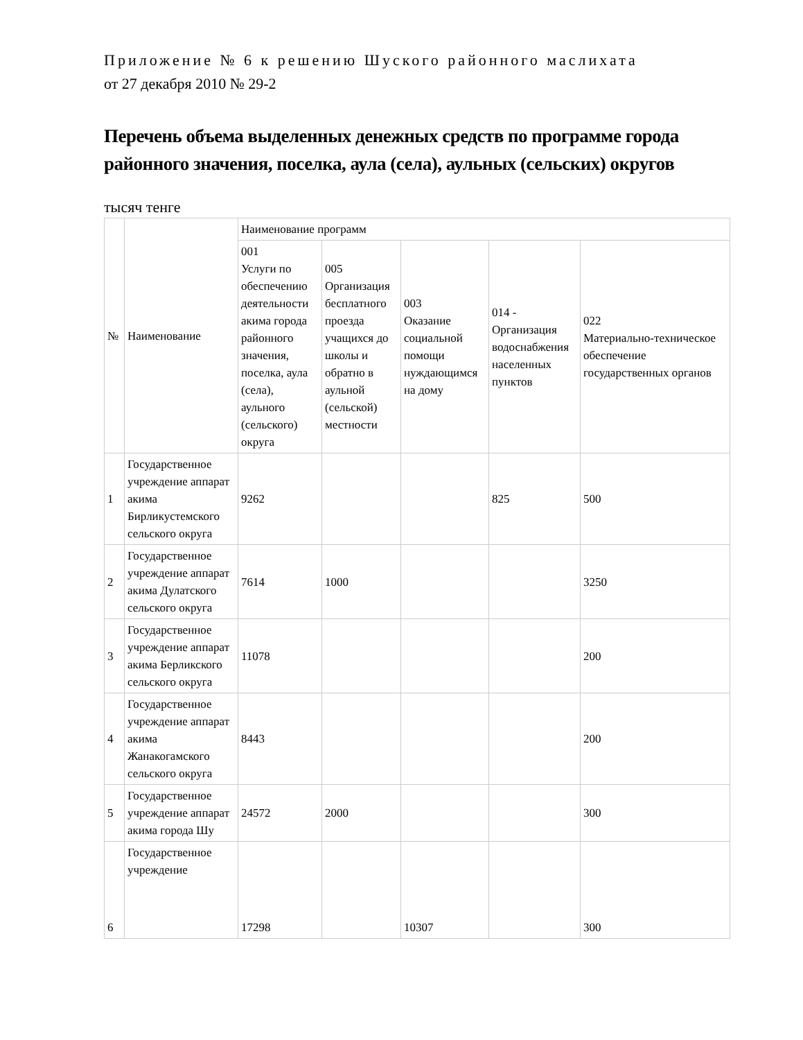Приложение № 6 к решению Шуского районного маслихата
от 27 декабря 2010 № 29-2
Перечень объема выделенных денежных средств по программе города районного значения, поселка, аула (села), аульных (сельских) округов
тысяч тенге
| № | Наименование | Наименование программ | | | | |
| --- | --- | --- | --- | --- | --- | --- |
| | | 001 Услуги по обеспечению деятельности акима города районного значения, поселка, аула (села), аульного (сельского) округа | 005 Организация бесплатного проезда учащихся до школы и обратно в аульной (сельской) местности | 003 Оказание социальной помощи нуждающимся на дому | 014 - Организация водоснабжения населенных пунктов | 022 Материально-техническое обеспечение государственных органов |
| 1 | Государственное учреждение аппарат акима Бирликустемского сельского округа | 9262 | | | 825 | 500 |
| 2 | Государственное учреждение аппарат акима Дулатского сельского округа | 7614 | 1000 | | | 3250 |
| 3 | Государственное учреждение аппарат акима Берликского сельского округа | 11078 | | | | 200 |
| 4 | Государственное учреждение аппарат акима Жанакогамского сельского округа | 8443 | | | | 200 |
| 5 | Государственное учреждение аппарат акима города Шу | 24572 | 2000 | | | 300 |
| 6 | Государственное учреждение | 17298 | | 10307 | | 300 |